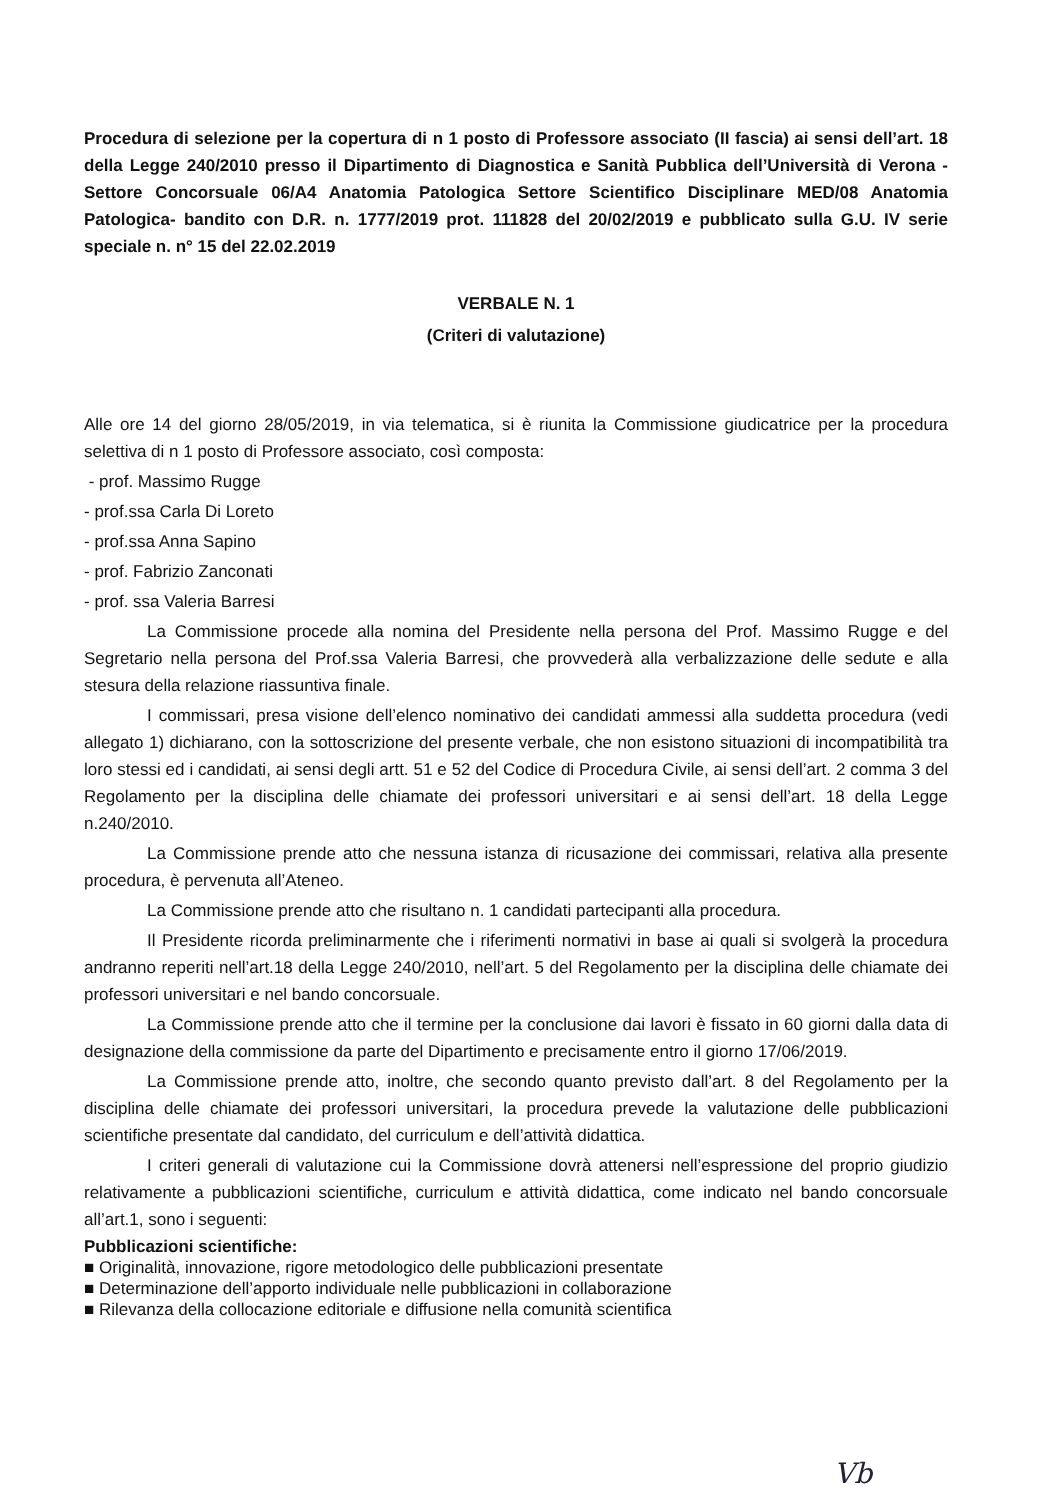Procedura di selezione per la copertura di n 1 posto di Professore associato (II fascia) ai sensi dell’art. 18 della Legge 240/2010 presso il Dipartimento di Diagnostica e Sanità Pubblica dell’Università di Verona - Settore Concorsuale 06/A4 Anatomia Patologica Settore Scientifico Disciplinare MED/08 Anatomia Patologica- bandito con D.R. n. 1777/2019 prot. 111828 del 20/02/2019 e pubblicato sulla G.U. IV serie speciale n. n° 15 del 22.02.2019
VERBALE N. 1
(Criteri di valutazione)
Alle ore 14 del giorno 28/05/2019, in via telematica, si è riunita la Commissione giudicatrice per la procedura selettiva di n 1 posto di Professore associato, così composta:
- prof. Massimo Rugge
- prof.ssa Carla Di Loreto
- prof.ssa Anna Sapino
- prof. Fabrizio Zanconati
- prof. ssa Valeria Barresi
La Commissione procede alla nomina del Presidente nella persona del Prof. Massimo Rugge e del Segretario nella persona del Prof.ssa Valeria Barresi, che provvederà alla verbalizzazione delle sedute e alla stesura della relazione riassuntiva finale.
I commissari, presa visione dell’elenco nominativo dei candidati ammessi alla suddetta procedura (vedi allegato 1) dichiarano, con la sottoscrizione del presente verbale, che non esistono situazioni di incompatibilità tra loro stessi ed i candidati, ai sensi degli artt. 51 e 52 del Codice di Procedura Civile, ai sensi dell’art. 2 comma 3 del Regolamento per la disciplina delle chiamate dei professori universitari e ai sensi dell’art. 18 della Legge n.240/2010.
La Commissione prende atto che nessuna istanza di ricusazione dei commissari, relativa alla presente procedura, è pervenuta all’Ateneo.
La Commissione prende atto che risultano n. 1 candidati partecipanti alla procedura.
Il Presidente ricorda preliminarmente che i riferimenti normativi in base ai quali si svolgerà la procedura andranno reperiti nell’art.18 della Legge 240/2010, nell’art. 5 del Regolamento per la disciplina delle chiamate dei professori universitari e nel bando concorsuale.
La Commissione prende atto che il termine per la conclusione dai lavori è fissato in 60 giorni dalla data di designazione della commissione da parte del Dipartimento e precisamente entro il giorno 17/06/2019.
La Commissione prende atto, inoltre, che secondo quanto previsto dall’art. 8 del Regolamento per la disciplina delle chiamate dei professori universitari, la procedura prevede la valutazione delle pubblicazioni scientifiche presentate dal candidato, del curriculum e dell’attività didattica.
I criteri generali di valutazione cui la Commissione dovrà attenersi nell’espressione del proprio giudizio relativamente a pubblicazioni scientifiche, curriculum e attività didattica, come indicato nel bando concorsuale all’art.1, sono i seguenti:
Pubblicazioni scientifiche:
■ Originalità, innovazione, rigore metodologico delle pubblicazioni presentate
■ Determinazione dell’apporto individuale nelle pubblicazioni in collaborazione
■ Rilevanza della collocazione editoriale e diffusione nella comunità scientifica
Vb